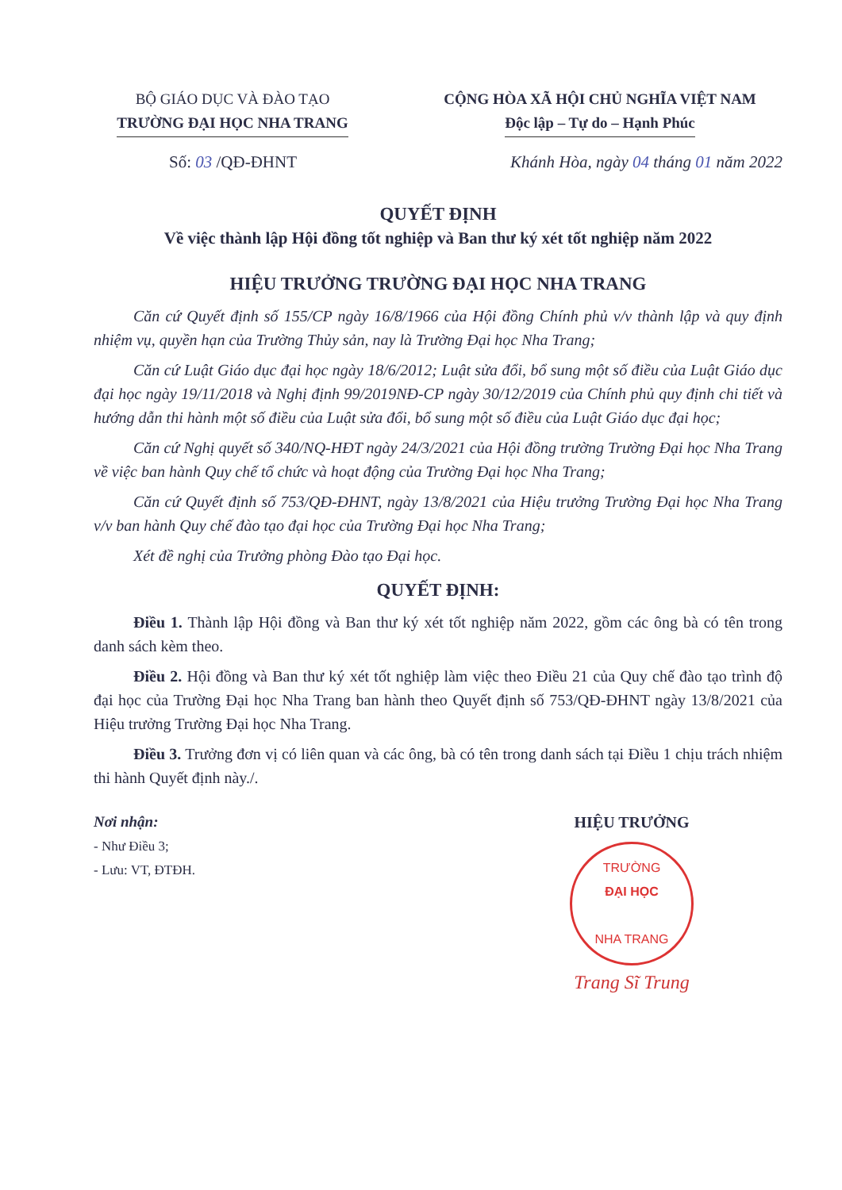BỘ GIÁO DỤC VÀ ĐÀO TẠO
TRƯỜNG ĐẠI HỌC NHA TRANG
CỘNG HÒA XÃ HỘI CHỦ NGHĨA VIỆT NAM
Độc lập – Tự do – Hạnh Phúc
Số: 03 /QĐ-ĐHNT Khánh Hòa, ngày 04 tháng 01 năm 2022
QUYẾT ĐỊNH
Về việc thành lập Hội đồng tốt nghiệp và Ban thư ký xét tốt nghiệp năm 2022
HIỆU TRƯỞNG TRƯỜNG ĐẠI HỌC NHA TRANG
Căn cứ Quyết định số 155/CP ngày 16/8/1966 của Hội đồng Chính phủ v/v thành lập và quy định nhiệm vụ, quyền hạn của Trường Thủy sản, nay là Trường Đại học Nha Trang;
Căn cứ Luật Giáo dục đại học ngày 18/6/2012; Luật sửa đổi, bổ sung một số điều của Luật Giáo dục đại học ngày 19/11/2018 và Nghị định 99/2019NĐ-CP ngày 30/12/2019 của Chính phủ quy định chi tiết và hướng dẫn thi hành một số điều của Luật sửa đổi, bổ sung một số điều của Luật Giáo dục đại học;
Căn cứ Nghị quyết số 340/NQ-HĐT ngày 24/3/2021 của Hội đồng trường Trường Đại học Nha Trang về việc ban hành Quy chế tổ chức và hoạt động của Trường Đại học Nha Trang;
Căn cứ Quyết định số 753/QĐ-ĐHNT, ngày 13/8/2021 của Hiệu trưởng Trường Đại học Nha Trang v/v ban hành Quy chế đào tạo đại học của Trường Đại học Nha Trang;
Xét đề nghị của Trưởng phòng Đào tạo Đại học.
QUYẾT ĐỊNH:
Điều 1. Thành lập Hội đồng và Ban thư ký xét tốt nghiệp năm 2022, gồm các ông bà có tên trong danh sách kèm theo.
Điều 2. Hội đồng và Ban thư ký xét tốt nghiệp làm việc theo Điều 21 của Quy chế đào tạo trình độ đại học của Trường Đại học Nha Trang ban hành theo Quyết định số 753/QĐ-ĐHNT ngày 13/8/2021 của Hiệu trưởng Trường Đại học Nha Trang.
Điều 3. Trưởng đơn vị có liên quan và các ông, bà có tên trong danh sách tại Điều 1 chịu trách nhiệm thi hành Quyết định này./.
Nơi nhận:
- Như Điều 3;
- Lưu: VT, ĐTĐH.
HIỆU TRƯỞNG
TRƯỜNG
ĐẠI HỌC
NHA TRANG
Trang Sĩ Trung